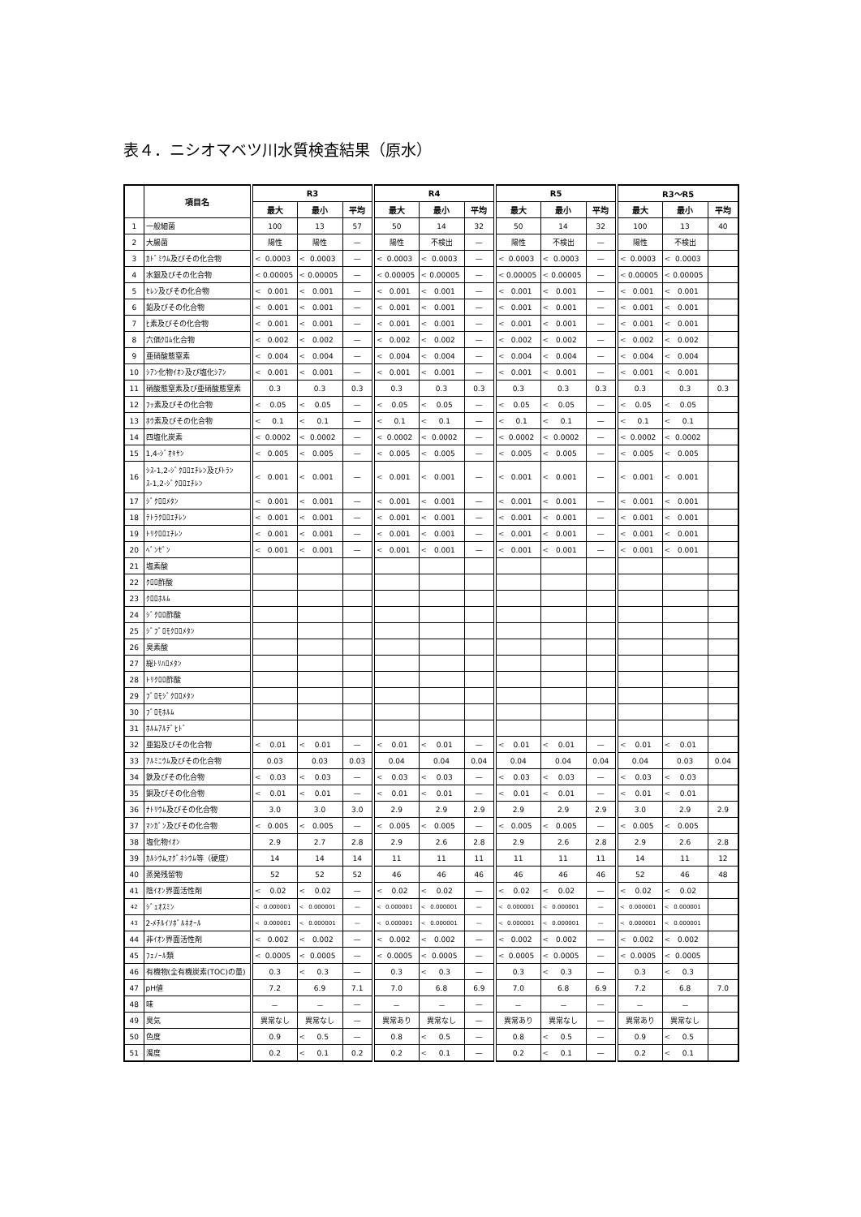表４．ニシオマベツ川水質検査結果（原水）
| | 項目名 | R3 | | | R4 | | | R5 | | | R3～R5 | | |
| --- | --- | --- | --- | --- | --- | --- | --- | --- | --- | --- | --- | --- | --- |
| | | 最大 | 最小 | 平均 | 最大 | 最小 | 平均 | 最大 | 最小 | 平均 | 最大 | 最小 | 平均 |
| 1 | 一般細菌 | 100 | 13 | 57 | 50 | 14 | 32 | 50 | 14 | 32 | 100 | 13 | 40 |
| 2 | 大腸菌 | 陽性 | 陽性 | — | 陽性 | 不検出 | — | 陽性 | 不検出 | — | 陽性 | 不検出 | |
| 3 | ｶﾄﾞﾐｳﾑ及びその化合物 | < 0.0003 | < 0.0003 | — | < 0.0003 | < 0.0003 | — | < 0.0003 | < 0.0003 | — | < 0.0003 | < 0.0003 | |
| 4 | 水銀及びその化合物 | < 0.00005 | < 0.00005 | — | < 0.00005 | < 0.00005 | — | < 0.00005 | < 0.00005 | — | < 0.00005 | < 0.00005 | |
| 5 | ｾﾚﾝ及びその化合物 | < 0.001 | < 0.001 | — | < 0.001 | < 0.001 | — | < 0.001 | < 0.001 | — | < 0.001 | < 0.001 | |
| 6 | 鉛及びその化合物 | < 0.001 | < 0.001 | — | < 0.001 | < 0.001 | — | < 0.001 | < 0.001 | — | < 0.001 | < 0.001 | |
| 7 | ﾋ素及びその化合物 | < 0.001 | < 0.001 | — | < 0.001 | < 0.001 | — | < 0.001 | < 0.001 | — | < 0.001 | < 0.001 | |
| 8 | 六価ｸﾛﾑ化合物 | < 0.002 | < 0.002 | — | < 0.002 | < 0.002 | — | < 0.002 | < 0.002 | — | < 0.002 | < 0.002 | |
| 9 | 亜硝酸態窒素 | < 0.004 | < 0.004 | — | < 0.004 | < 0.004 | — | < 0.004 | < 0.004 | — | < 0.004 | < 0.004 | |
| 10 | ｼｱﾝ化物ｲｵﾝ及び塩化ｼｱﾝ | < 0.001 | < 0.001 | — | < 0.001 | < 0.001 | — | < 0.001 | < 0.001 | — | < 0.001 | < 0.001 | |
| 11 | 硝酸態窒素及び亜硝酸態窒素 | 0.3 | 0.3 | 0.3 | 0.3 | 0.3 | 0.3 | 0.3 | 0.3 | 0.3 | 0.3 | 0.3 | 0.3 |
| 12 | ﾌｯ素及びその化合物 | < 0.05 | < 0.05 | — | < 0.05 | < 0.05 | — | < 0.05 | < 0.05 | — | < 0.05 | < 0.05 | |
| 13 | ﾎｳ素及びその化合物 | < 0.1 | < 0.1 | — | < 0.1 | < 0.1 | — | < 0.1 | < 0.1 | — | < 0.1 | < 0.1 | |
| 14 | 四塩化炭素 | < 0.0002 | < 0.0002 | — | < 0.0002 | < 0.0002 | — | < 0.0002 | < 0.0002 | — | < 0.0002 | < 0.0002 | |
| 15 | 1,4-ｼﾞｵｷｻﾝ | < 0.005 | < 0.005 | — | < 0.005 | < 0.005 | — | < 0.005 | < 0.005 | — | < 0.005 | < 0.005 | |
| 16 | ｼｽ-1,2-ｼﾞｸﾛﾛｴﾁﾚﾝ及びﾄﾗﾝｽ-1,2-ｼﾞｸﾛﾛｴﾁﾚﾝ | < 0.001 | < 0.001 | — | < 0.001 | < 0.001 | — | < 0.001 | < 0.001 | — | < 0.001 | < 0.001 | |
| 17 | ｼﾞｸﾛﾛﾒﾀﾝ | < 0.001 | < 0.001 | — | < 0.001 | < 0.001 | — | < 0.001 | < 0.001 | — | < 0.001 | < 0.001 | |
| 18 | ﾃﾄﾗｸﾛﾛｴﾁﾚﾝ | < 0.001 | < 0.001 | — | < 0.001 | < 0.001 | — | < 0.001 | < 0.001 | — | < 0.001 | < 0.001 | |
| 19 | ﾄﾘｸﾛﾛｴﾁﾚﾝ | < 0.001 | < 0.001 | — | < 0.001 | < 0.001 | — | < 0.001 | < 0.001 | — | < 0.001 | < 0.001 | |
| 20 | ﾍﾞﾝｾﾞﾝ | < 0.001 | < 0.001 | — | < 0.001 | < 0.001 | — | < 0.001 | < 0.001 | — | < 0.001 | < 0.001 | |
| 21 | 塩素酸 | | | | | | | | | | | | |
| 22 | ｸﾛﾛ酢酸 | | | | | | | | | | | | |
| 23 | ｸﾛﾛﾎﾙﾑ | | | | | | | | | | | | |
| 24 | ｼﾞｸﾛﾛ酢酸 | | | | | | | | | | | | |
| 25 | ｼﾞﾌﾞﾛﾓｸﾛﾛﾒﾀﾝ | | | | | | | | | | | | |
| 26 | 臭素酸 | | | | | | | | | | | | |
| 27 | 総ﾄﾘﾊﾛﾒﾀﾝ | | | | | | | | | | | | |
| 28 | ﾄﾘｸﾛﾛ酢酸 | | | | | | | | | | | | |
| 29 | ﾌﾞﾛﾓｼﾞｸﾛﾛﾒﾀﾝ | | | | | | | | | | | | |
| 30 | ﾌﾞﾛﾓﾎﾙﾑ | | | | | | | | | | | | |
| 31 | ﾎﾙﾑｱﾙﾃﾞﾋﾄﾞ | | | | | | | | | | | | |
| 32 | 亜鉛及びその化合物 | < 0.01 | < 0.01 | — | < 0.01 | < 0.01 | — | < 0.01 | < 0.01 | — | < 0.01 | < 0.01 | |
| 33 | ｱﾙﾐﾆｳﾑ及びその化合物 | 0.03 | 0.03 | 0.03 | 0.04 | 0.04 | 0.04 | 0.04 | 0.04 | 0.04 | 0.04 | 0.03 | 0.04 |
| 34 | 鉄及びその化合物 | < 0.03 | < 0.03 | — | < 0.03 | < 0.03 | — | < 0.03 | < 0.03 | — | < 0.03 | < 0.03 | |
| 35 | 銅及びその化合物 | < 0.01 | < 0.01 | — | < 0.01 | < 0.01 | — | < 0.01 | < 0.01 | — | < 0.01 | < 0.01 | |
| 36 | ﾅﾄﾘｳﾑ及びその化合物 | 3.0 | 3.0 | 3.0 | 2.9 | 2.9 | 2.9 | 2.9 | 2.9 | 2.9 | 3.0 | 2.9 | 2.9 |
| 37 | ﾏﾝｶﾞﾝ及びその化合物 | < 0.005 | < 0.005 | — | < 0.005 | < 0.005 | — | < 0.005 | < 0.005 | — | < 0.005 | < 0.005 | |
| 38 | 塩化物ｲｵﾝ | 2.9 | 2.7 | 2.8 | 2.9 | 2.6 | 2.8 | 2.9 | 2.6 | 2.8 | 2.9 | 2.6 | 2.8 |
| 39 | ｶﾙｼｳﾑ,ﾏｸﾞﾈｼｳﾑ等（硬度） | 14 | 14 | 14 | 11 | 11 | 11 | 11 | 11 | 11 | 14 | 11 | 12 |
| 40 | 蒸発残留物 | 52 | 52 | 52 | 46 | 46 | 46 | 46 | 46 | 46 | 52 | 46 | 48 |
| 41 | 陰ｲｵﾝ界面活性剤 | < 0.02 | < 0.02 | — | < 0.02 | < 0.02 | — | < 0.02 | < 0.02 | — | < 0.02 | < 0.02 | |
| 42 | ｼﾞｪｵｽﾐﾝ | < 0.000001 | < 0.000001 | — | < 0.000001 | < 0.000001 | — | < 0.000001 | < 0.000001 | — | < 0.000001 | < 0.000001 | |
| 43 | 2-ﾒﾁﾙｲｿﾎﾞﾙﾈｵｰﾙ | < 0.000001 | < 0.000001 | — | < 0.000001 | < 0.000001 | — | < 0.000001 | < 0.000001 | — | < 0.000001 | < 0.000001 | |
| 44 | 非ｲｵﾝ界面活性剤 | < 0.002 | < 0.002 | — | < 0.002 | < 0.002 | — | < 0.002 | < 0.002 | — | < 0.002 | < 0.002 | |
| 45 | ﾌｪﾉｰﾙ類 | < 0.0005 | < 0.0005 | — | < 0.0005 | < 0.0005 | — | < 0.0005 | < 0.0005 | — | < 0.0005 | < 0.0005 | |
| 46 | 有機物(全有機炭素(TOC)の量) | 0.3 | < 0.3 | — | 0.3 | < 0.3 | — | 0.3 | < 0.3 | — | 0.3 | < 0.3 | |
| 47 | pH値 | 7.2 | 6.9 | 7.1 | 7.0 | 6.8 | 6.9 | 7.0 | 6.8 | 6.9 | 7.2 | 6.8 | 7.0 |
| 48 | 味 | － | － | — | － | － | — | － | － | — | － | － | |
| 49 | 臭気 | 異常なし | 異常なし | — | 異常あり | 異常なし | — | 異常あり | 異常なし | — | 異常あり | 異常なし | |
| 50 | 色度 | 0.9 | < 0.5 | — | 0.8 | < 0.5 | — | 0.8 | < 0.5 | — | 0.9 | < 0.5 | |
| 51 | 濁度 | 0.2 | < 0.1 | 0.2 | 0.2 | < 0.1 | — | 0.2 | < 0.1 | — | 0.2 | < 0.1 | |